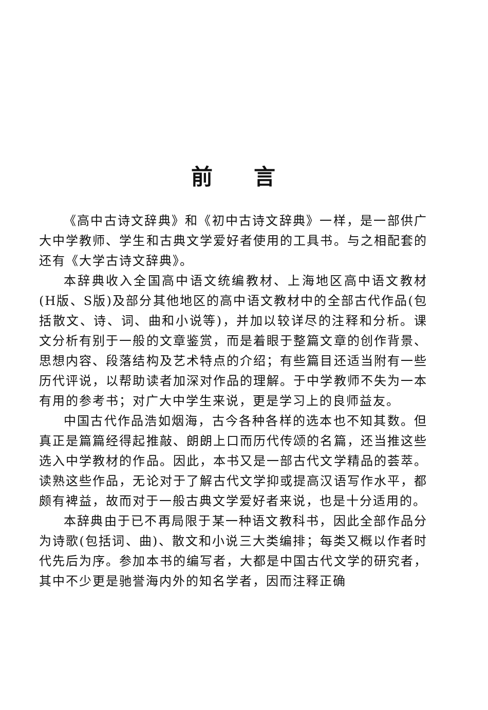前言
《高中古诗文辞典》和《初中古诗文辞典》一样，是一部供广大中学教师、学生和古典文学爱好者使用的工具书。与之相配套的还有《大学古诗文辞典》。
本辞典收入全国高中语文统编教材、上海地区高中语文教材(H版、S版)及部分其他地区的高中语文教材中的全部古代作品(包括散文、诗、词、曲和小说等)，并加以较详尽的注释和分析。课文分析有别于一般的文章鉴赏，而是着眼于整篇文章的创作背景、思想内容、段落结构及艺术特点的介绍；有些篇目还适当附有一些历代评说，以帮助读者加深对作品的理解。于中学教师不失为一本有用的参考书；对广大中学生来说，更是学习上的良师益友。
中国古代作品浩如烟海，古今各种各样的选本也不知其数。但真正是篇篇经得起推敲、朗朗上口而历代传颂的名篇，还当推这些选入中学教材的作品。因此，本书又是一部古代文学精品的荟萃。读熟这些作品，无论对于了解古代文学抑或提高汉语写作水平，都颇有裨益，故而对于一般古典文学爱好者来说，也是十分适用的。
本辞典由于已不再局限于某一种语文教科书，因此全部作品分为诗歌(包括词、曲)、散文和小说三大类编排；每类又概以作者时代先后为序。参加本书的编写者，大都是中国古代文学的研究者，其中不少更是驰誉海内外的知名学者，因而注释正确